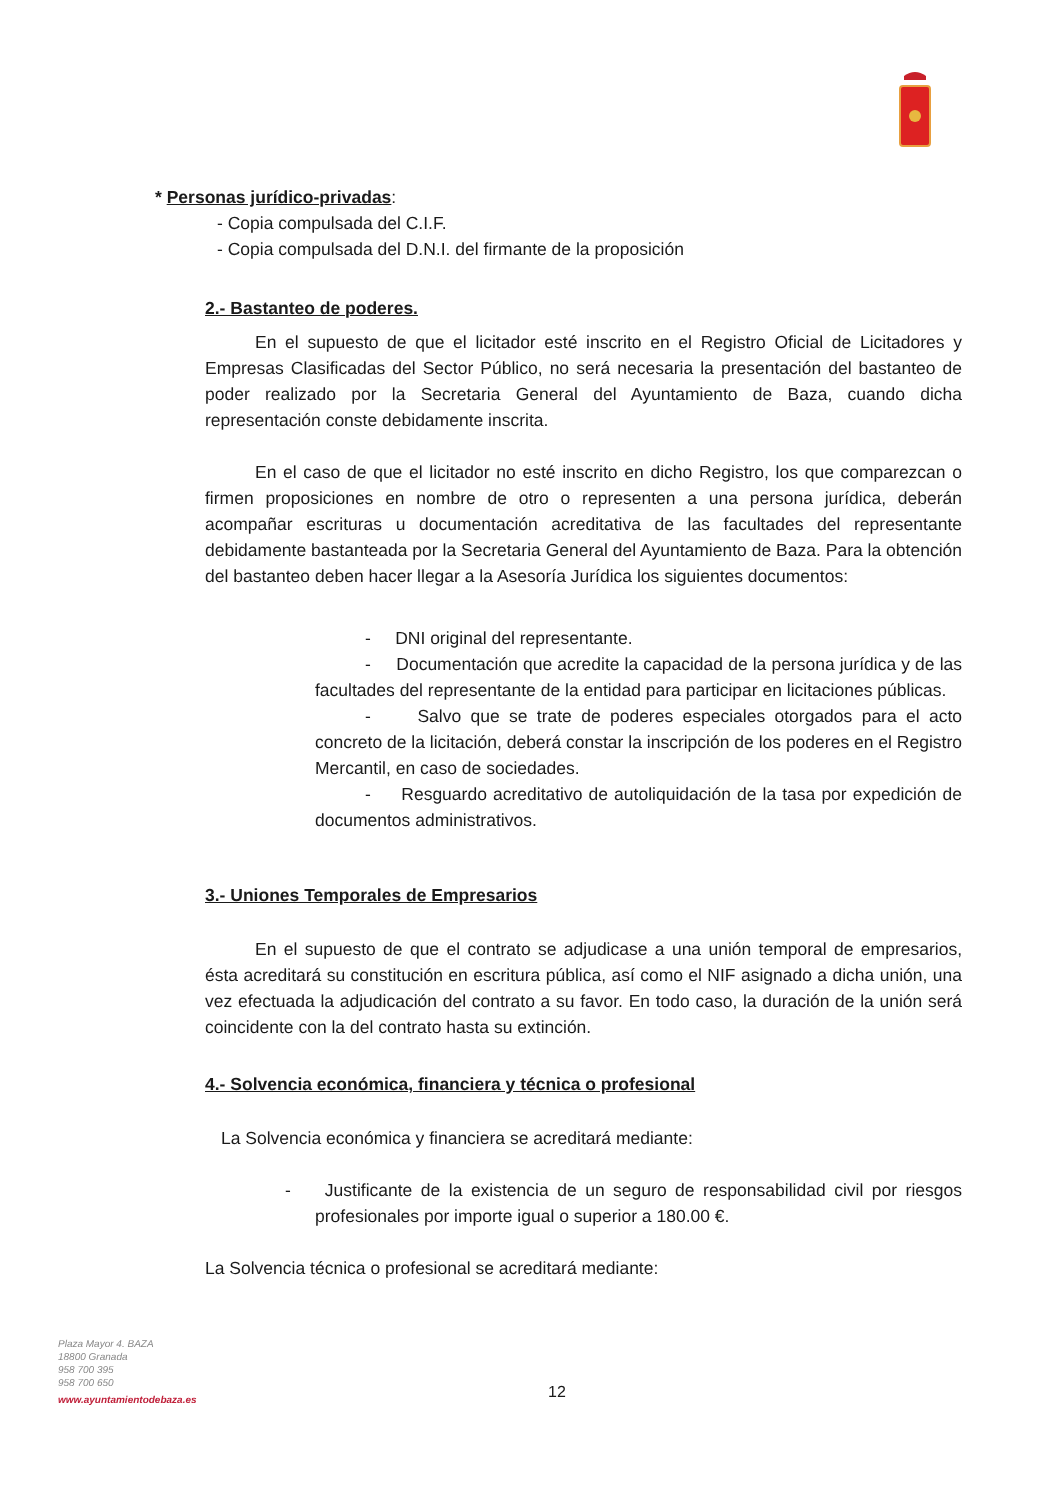* Personas jurídico-privadas:
- Copia compulsada del C.I.F.
- Copia compulsada del D.N.I. del firmante de la proposición
2.- Bastanteo de poderes.
En el supuesto de que el licitador esté inscrito en el Registro Oficial de Licitadores y Empresas Clasificadas del Sector Público, no será necesaria la presentación del bastanteo de poder realizado por la Secretaria General del Ayuntamiento de Baza, cuando dicha representación conste debidamente inscrita.
En el caso de que el licitador no esté inscrito en dicho Registro, los que comparezcan o firmen proposiciones en nombre de otro o representen a una persona jurídica, deberán acompañar escrituras u documentación acreditativa de las facultades del representante debidamente bastanteada por la Secretaria General del Ayuntamiento de Baza. Para la obtención del bastanteo deben hacer llegar a la Asesoría Jurídica los siguientes documentos:
- DNI original del representante.
- Documentación que acredite la capacidad de la persona jurídica y de las facultades del representante de la entidad para participar en licitaciones públicas.
- Salvo que se trate de poderes especiales otorgados para el acto concreto de la licitación, deberá constar la inscripción de los poderes en el Registro Mercantil, en caso de sociedades.
- Resguardo acreditativo de autoliquidación de la tasa por expedición de documentos administrativos.
3.- Uniones Temporales de Empresarios
En el supuesto de que el contrato se adjudicase a una unión temporal de empresarios, ésta acreditará su constitución en escritura pública, así como el NIF asignado a dicha unión, una vez efectuada la adjudicación del contrato a su favor. En todo caso, la duración de la unión será coincidente con la del contrato hasta su extinción.
4.- Solvencia económica, financiera y técnica o profesional
La Solvencia económica y financiera se acreditará mediante:
- Justificante de la existencia de un seguro de responsabilidad civil por riesgos profesionales por importe igual o superior a 180.00 €.
La Solvencia técnica o profesional se acreditará mediante:
Plaza Mayor 4. BAZA
18800 Granada
958 700 395
958 700 650
www.ayuntamientodebaza.es
12